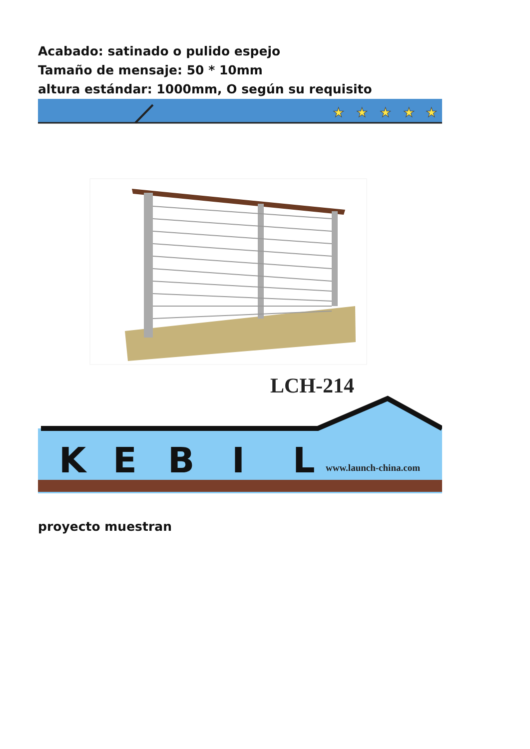Acabado: satinado o pulido espejo
Tamaño de mensaje: 50 * 10mm
altura estándar: 1000mm, O según su requisito
★
★
★
★
★
LCH-214
K
E
B
I
L
www.launch-china.com
proyecto muestran